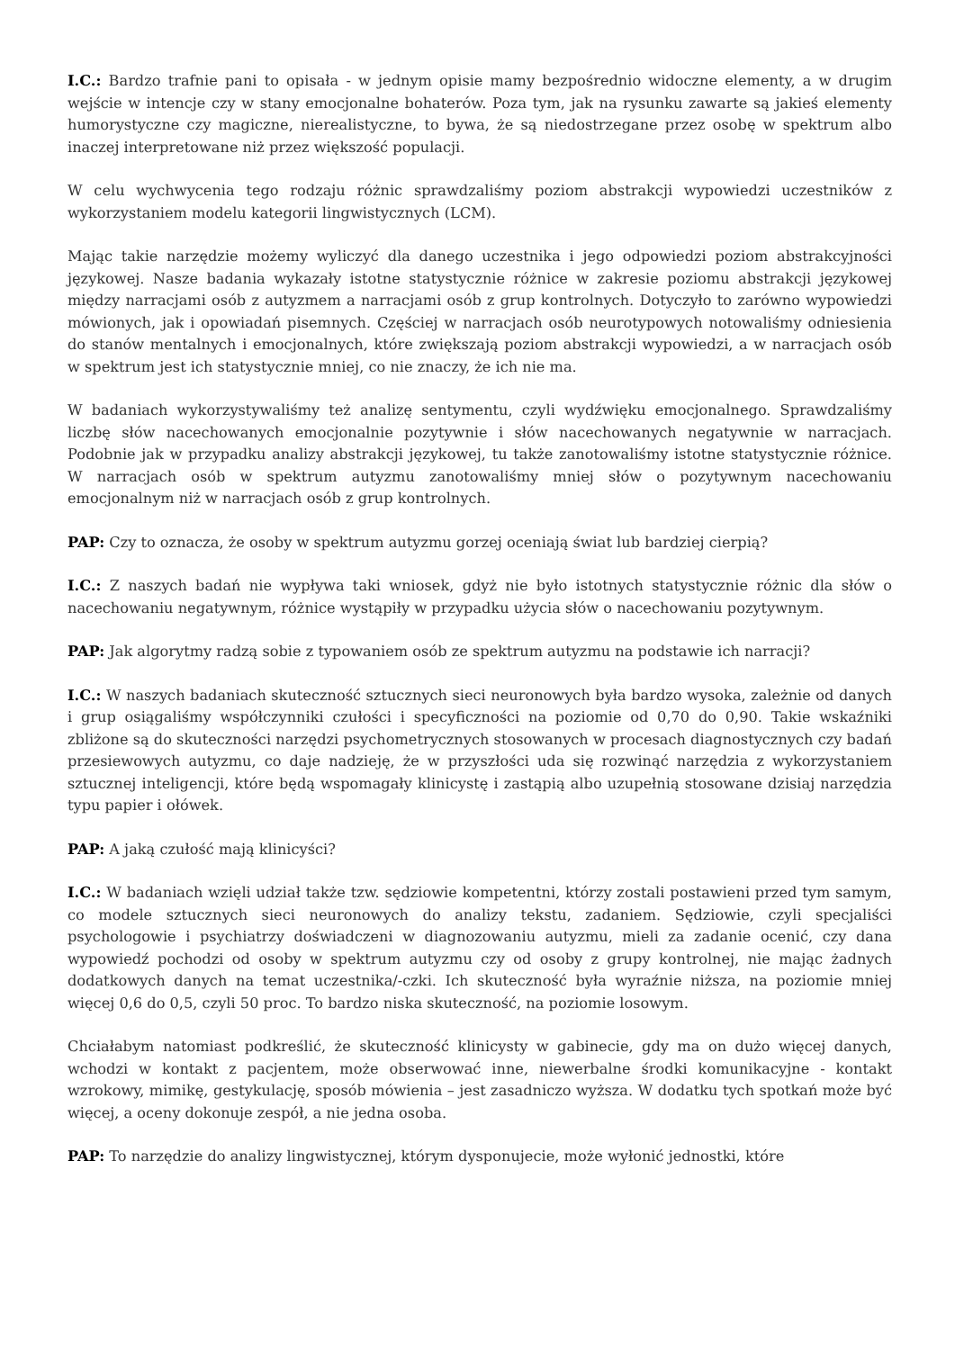I.C.: Bardzo trafnie pani to opisała - w jednym opisie mamy bezpośrednio widoczne elementy, a w drugim wejście w intencje czy w stany emocjonalne bohaterów. Poza tym, jak na rysunku zawarte są jakieś elementy humorystyczne czy magiczne, nierealistyczne, to bywa, że są niedostrzegane przez osobę w spektrum albo inaczej interpretowane niż przez większość populacji.
W celu wychwycenia tego rodzaju różnic sprawdzaliśmy poziom abstrakcji wypowiedzi uczestników z wykorzystaniem modelu kategorii lingwistycznych (LCM).
Mając takie narzędzie możemy wyliczyć dla danego uczestnika i jego odpowiedzi poziom abstrakcyjności językowej. Nasze badania wykazały istotne statystycznie różnice w zakresie poziomu abstrakcji językowej między narracjami osób z autyzmem a narracjami osób z grup kontrolnych. Dotyczyło to zarówno wypowiedzi mówionych, jak i opowiadań pisemnych. Częściej w narracjach osób neurotypowych notowaliśmy odniesienia do stanów mentalnych i emocjonalnych, które zwiększają poziom abstrakcji wypowiedzi, a w narracjach osób w spektrum jest ich statystycznie mniej, co nie znaczy, że ich nie ma.
W badaniach wykorzystywaliśmy też analizę sentymentu, czyli wydźwięku emocjonalnego. Sprawdzaliśmy liczbę słów nacechowanych emocjonalnie pozytywnie i słów nacechowanych negatywnie w narracjach. Podobnie jak w przypadku analizy abstrakcji językowej, tu także zanotowaliśmy istotne statystycznie różnice. W narracjach osób w spektrum autyzmu zanotowaliśmy mniej słów o pozytywnym nacechowaniu emocjonalnym niż w narracjach osób z grup kontrolnych.
PAP: Czy to oznacza, że osoby w spektrum autyzmu gorzej oceniają świat lub bardziej cierpią?
I.C.: Z naszych badań nie wypływa taki wniosek, gdyż nie było istotnych statystycznie różnic dla słów o nacechowaniu negatywnym, różnice wystąpiły w przypadku użycia słów o nacechowaniu pozytywnym.
PAP: Jak algorytmy radzą sobie z typowaniem osób ze spektrum autyzmu na podstawie ich narracji?
I.C.: W naszych badaniach skuteczność sztucznych sieci neuronowych była bardzo wysoka, zależnie od danych i grup osiągaliśmy współczynniki czułości i specyficzności na poziomie od 0,70 do 0,90. Takie wskaźniki zbliżone są do skuteczności narzędzi psychometrycznych stosowanych w procesach diagnostycznych czy badań przesiewowych autyzmu, co daje nadzieję, że w przyszłości uda się rozwinąć narzędzia z wykorzystaniem sztucznej inteligencji, które będą wspomagały klinicystę i zastąpią albo uzupełnią stosowane dzisiaj narzędzia typu papier i ołówek.
PAP: A jaką czułość mają klinicyści?
I.C.: W badaniach wzięli udział także tzw. sędziowie kompetentni, którzy zostali postawieni przed tym samym, co modele sztucznych sieci neuronowych do analizy tekstu, zadaniem. Sędziowie, czyli specjaliści psychologowie i psychiatrzy doświadczeni w diagnozowaniu autyzmu, mieli za zadanie ocenić, czy dana wypowiedź pochodzi od osoby w spektrum autyzmu czy od osoby z grupy kontrolnej, nie mając żadnych dodatkowych danych na temat uczestnika/-czki. Ich skuteczność była wyraźnie niższa, na poziomie mniej więcej 0,6 do 0,5, czyli 50 proc. To bardzo niska skuteczność, na poziomie losowym.
Chciałabym natomiast podkreślić, że skuteczność klinicysty w gabinecie, gdy ma on dużo więcej danych, wchodzi w kontakt z pacjentem, może obserwować inne, niewerbalne środki komunikacyjne - kontakt wzrokowy, mimikę, gestykulację, sposób mówienia – jest zasadniczo wyższa. W dodatku tych spotkań może być więcej, a oceny dokonuje zespół, a nie jedna osoba.
PAP: To narzędzie do analizy lingwistycznej, którym dysponujecie, może wyłonić jednostki, które